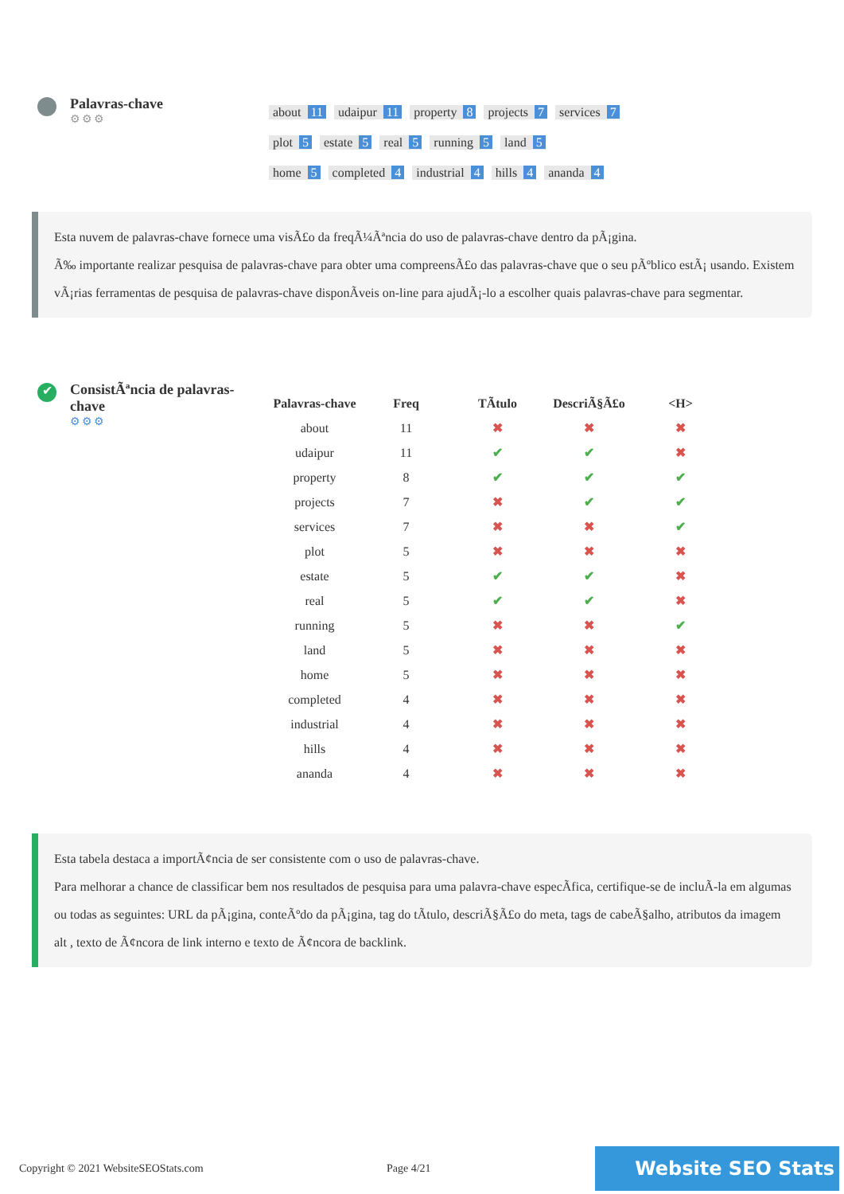Palavras-chave
⚙⚙⚙
about 11 udaipur 11 property 8 projects 7 services 7
plot 5 estate 5 real 5 running 5 land 5
home 5 completed 4 industrial 4 hills 4 ananda 4
Esta nuvem de palavras-chave fornece uma visÃ£o da freqÃ¼Ãªncia do uso de palavras-chave dentro da pÃ¡gina.
Ã‰ importante realizar pesquisa de palavras-chave para obter uma compreensÃ£o das palavras-chave que o seu pÃºblico estÃ¡ usando. Existem vÃ¡rias ferramentas de pesquisa de palavras-chave disponÃveis on-line para ajudÃ¡-lo a escolher quais palavras-chave para segmentar.
✔
ConsistÃªncia de palavras-chave
⚙⚙⚙
| Palavras-chave | Freq | TÃtulo | DescriÃ§Ã£o | <H> |
| --- | --- | --- | --- | --- |
| about | 11 | ✖ | ✖ | ✖ |
| udaipur | 11 | ✔ | ✔ | ✖ |
| property | 8 | ✔ | ✔ | ✔ |
| projects | 7 | ✖ | ✔ | ✔ |
| services | 7 | ✖ | ✖ | ✔ |
| plot | 5 | ✖ | ✖ | ✖ |
| estate | 5 | ✔ | ✔ | ✖ |
| real | 5 | ✔ | ✔ | ✖ |
| running | 5 | ✖ | ✖ | ✔ |
| land | 5 | ✖ | ✖ | ✖ |
| home | 5 | ✖ | ✖ | ✖ |
| completed | 4 | ✖ | ✖ | ✖ |
| industrial | 4 | ✖ | ✖ | ✖ |
| hills | 4 | ✖ | ✖ | ✖ |
| ananda | 4 | ✖ | ✖ | ✖ |
Esta tabela destaca a importÃ¢ncia de ser consistente com o uso de palavras-chave.
Para melhorar a chance de classificar bem nos resultados de pesquisa para uma palavra-chave especÃfica, certifique-se de incluÃ-la em algumas ou todas as seguintes: URL da pÃ¡gina, conteÃºdo da pÃ¡gina, tag do tÃtulo, descriÃ§Ã£o do meta, tags de cabeÃ§alho, atributos da imagem alt , texto de Ã¢ncora de link interno e texto de Ã¢ncora de backlink.
Copyright © 2021 WebsiteSEOStats.com Page 4/21 Website SEO Stats